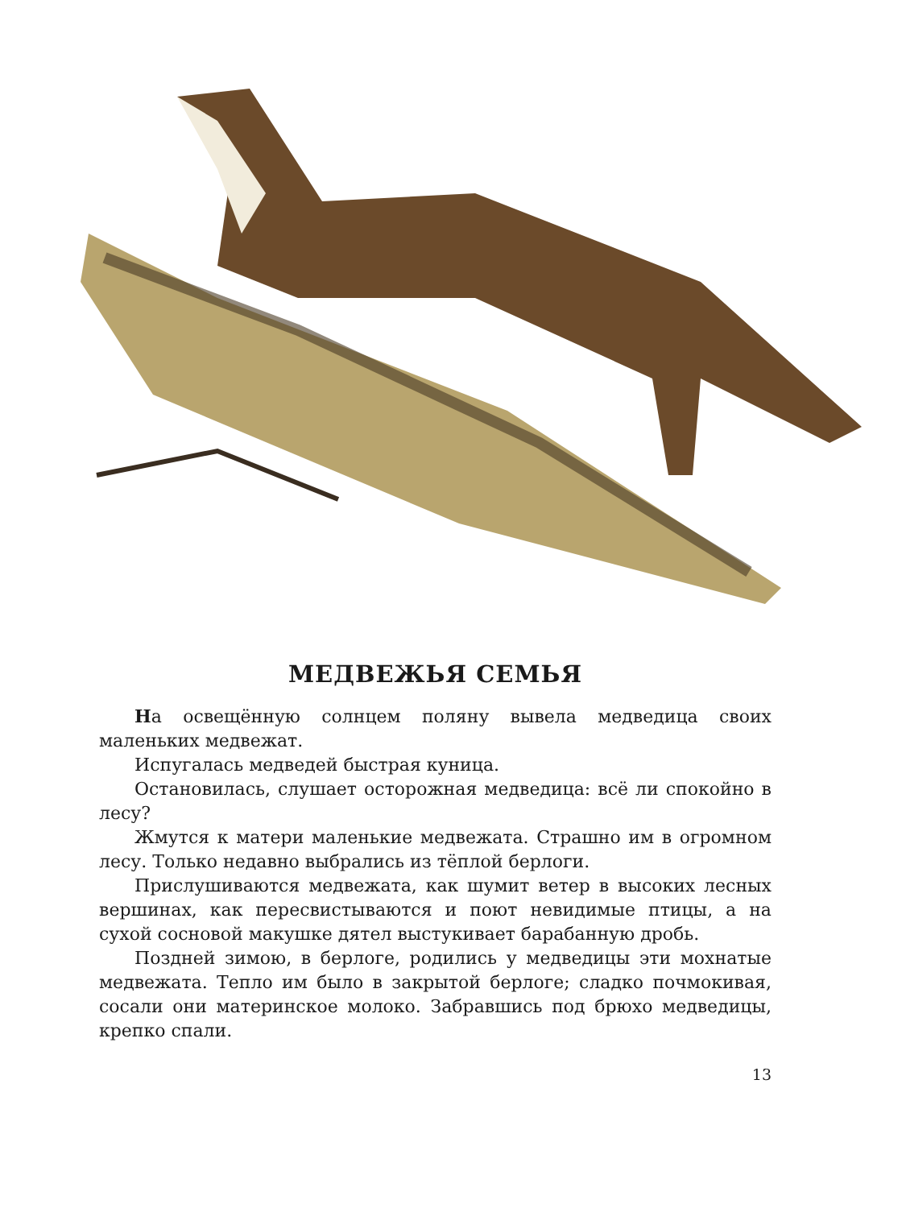МЕДВЕЖЬЯ СЕМЬЯ
На освещённую солнцем поляну вывела медведица своих маленьких медвежат.
Испугалась медведей быстрая куница.
Остановилась, слушает осторожная медведица: всё ли спокойно в лесу?
Жмутся к матери маленькие медвежата. Страшно им в огромном лесу. Только недавно выбрались из тёплой берлоги.
Прислушиваются медвежата, как шумит ветер в высоких лесных вершинах, как пересвистываются и поют невидимые птицы, а на сухой сосновой макушке дятел выстукивает барабанную дробь.
Поздней зимою, в берлоге, родились у медведицы эти мохнатые медвежата. Тепло им было в закрытой берлоге; сладко почмокивая, сосали они материнское молоко. Забравшись под брюхо медведицы, крепко спали.
13